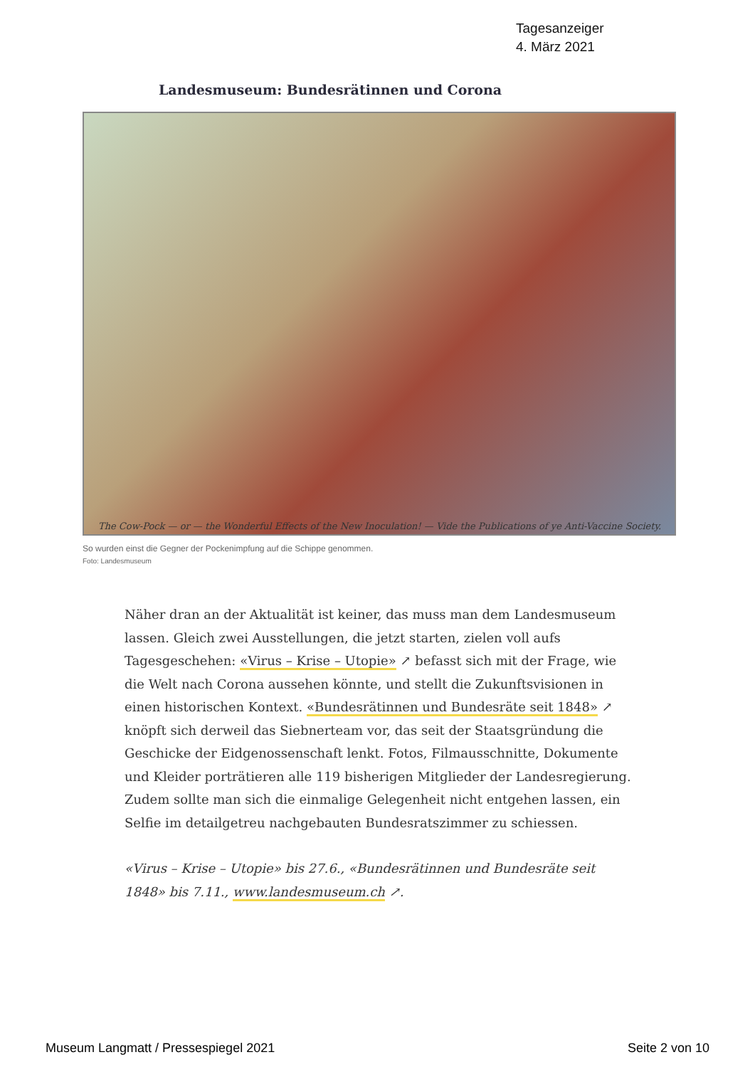Tagesanzeiger
4. März 2021
Landesmuseum: Bundesrätinnen und Corona
The Cow-Pock — or — the Wonderful Effects of the New Inoculation! — Vide the Publications of ye Anti-Vaccine Society.
So wurden einst die Gegner der Pockenimpfung auf die Schippe genommen.
Foto: Landesmuseum
Näher dran an der Aktualität ist keiner, das muss man dem Landesmuseum lassen. Gleich zwei Ausstellungen, die jetzt starten, zielen voll aufs Tagesgeschehen: «Virus – Krise – Utopie» ↗ befasst sich mit der Frage, wie die Welt nach Corona aussehen könnte, und stellt die Zukunftsvisionen in einen historischen Kontext. «Bundesrätinnen und Bundesräte seit 1848» ↗ knöpft sich derweil das Siebnerteam vor, das seit der Staatsgründung die Geschicke der Eidgenossenschaft lenkt. Fotos, Filmausschnitte, Dokumente und Kleider porträtieren alle 119 bisherigen Mitglieder der Landesregierung. Zudem sollte man sich die einmalige Gelegenheit nicht entgehen lassen, ein Selfie im detailgetreu nachgebauten Bundesratszimmer zu schiessen.
«Virus – Krise – Utopie» bis 27.6., «Bundesrätinnen und Bundesräte seit 1848» bis 7.11., www.landesmuseum.ch ↗.
Museum Langmatt / Pressespiegel 2021 Seite 2 von 10